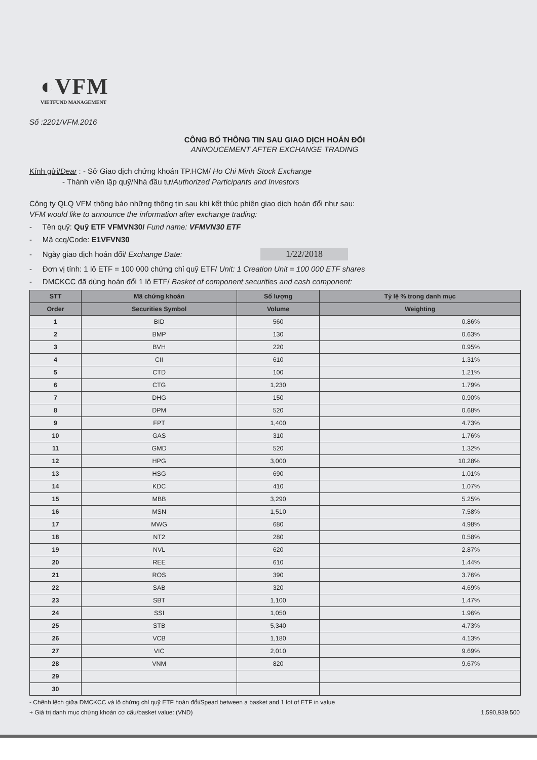◐VFM
VIETFUND MANAGEMENT
Số :2201/VFM.2016
CÔNG BỐ THÔNG TIN SAU GIAO DỊCH HOÁN ĐỔI
ANNOUCEMENT AFTER EXCHANGE TRADING
Kính gửi/Dear : - Sở Giao dịch chứng khoán TP.HCM/ Ho Chi Minh Stock Exchange
- Thành viên lập quỹ/Nhà đầu tư/Authorized Participants and Investors
Công ty QLQ VFM thông báo những thông tin sau khi kết thúc phiên giao dịch hoán đổi như sau:
VFM would like to announce the information after exchange trading:
- Tên quỹ: Quỹ ETF VFMVN30/ Fund name: VFMVN30 ETF
- Mã ccq/Code: E1VFVN30
- Ngày giao dịch hoán đổi/ Exchange Date: 1/22/2018
- Đơn vị tính: 1 lô ETF = 100 000 chứng chỉ quỹ ETF/ Unit: 1 Creation Unit = 100 000 ETF shares
- DMCKCC đã dùng hoán đổi 1 lô ETF/ Basket of component securities and cash component:
| STT | Mã chứng khoán | Số lượng | Tỷ lệ % trong danh mục |
| --- | --- | --- | --- |
| Order | Securities Symbol | Volume | Weighting |
| 1 | BID | 560 | 0.86% |
| 2 | BMP | 130 | 0.63% |
| 3 | BVH | 220 | 0.95% |
| 4 | CII | 610 | 1.31% |
| 5 | CTD | 100 | 1.21% |
| 6 | CTG | 1,230 | 1.79% |
| 7 | DHG | 150 | 0.90% |
| 8 | DPM | 520 | 0.68% |
| 9 | FPT | 1,400 | 4.73% |
| 10 | GAS | 310 | 1.76% |
| 11 | GMD | 520 | 1.32% |
| 12 | HPG | 3,000 | 10.28% |
| 13 | HSG | 690 | 1.01% |
| 14 | KDC | 410 | 1.07% |
| 15 | MBB | 3,290 | 5.25% |
| 16 | MSN | 1,510 | 7.58% |
| 17 | MWG | 680 | 4.98% |
| 18 | NT2 | 280 | 0.58% |
| 19 | NVL | 620 | 2.87% |
| 20 | REE | 610 | 1.44% |
| 21 | ROS | 390 | 3.76% |
| 22 | SAB | 320 | 4.69% |
| 23 | SBT | 1,100 | 1.47% |
| 24 | SSI | 1,050 | 1.96% |
| 25 | STB | 5,340 | 4.73% |
| 26 | VCB | 1,180 | 4.13% |
| 27 | VIC | 2,010 | 9.69% |
| 28 | VNM | 820 | 9.67% |
| 29 | | | |
| 30 | | | |
- Chênh lệch giữa DMCKCC và lô chứng chỉ quỹ ETF hoán đổi/Spead between a basket and 1 lot of ETF in value
+ Giá trị danh mục chứng khoán cơ cấu/basket value: (VND) 1,590,939,500